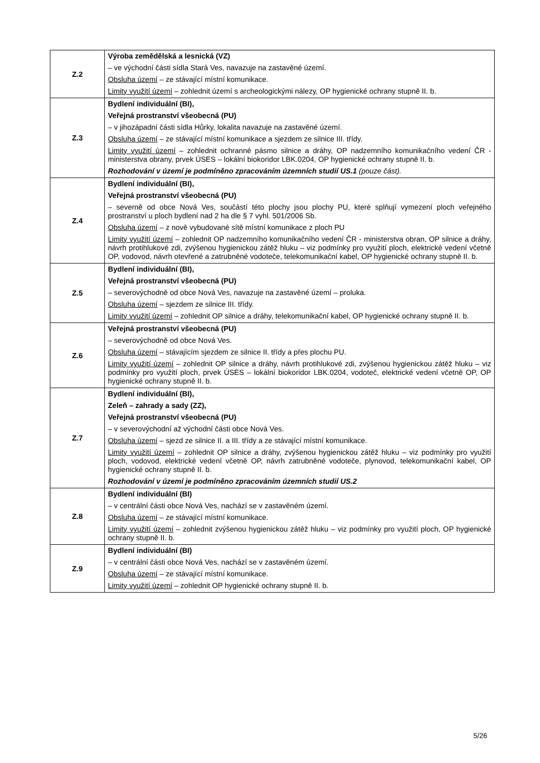| Z.2 | Výroba zemědělská a lesnická (VZ) – ve východní části sídla Stará Ves, navazuje na zastavěné území. Obsluha území – ze stávající místní komunikace. Limity využití území – zohlednit území s archeologickými nálezy, OP hygienické ochrany stupně II. b. |
| Z.3 | Bydlení individuální (BI), Veřejná prostranství všeobecná (PU) – v jihozápadní části sídla Hůrky, lokalita navazuje na zastavěné území. Obsluha území – ze stávající místní komunikace a sjezdem ze silnice III. třídy. Limity využití území – zohlednit ochranné pásmo silnice a dráhy, OP nadzemního komunikačního vedení ČR - ministerstva obrany, prvek ÚSES – lokální biokoridor LBK.0204, OP hygienické ochrany stupně II. b. Rozhodování v území je podmíněno zpracováním územních studií US.1 (pouze část). |
| Z.4 | Bydlení individuální (BI), Veřejná prostranství všeobecná (PU) – severně od obce Nová Ves, součástí této plochy jsou plochy PU, které splňují vymezení ploch veřejného prostranství u ploch bydlení nad 2 ha dle § 7 vyhl. 501/2006 Sb. Obsluha území – z nově vybudované sítě místní komunikace z ploch PU Limity využití území – zohlednit OP nadzemního komunikačního vedení ČR - ministerstva obran, OP silnice a dráhy, návrh protihlukové zdi, zvýšenou hygienickou zátěž hluku – viz podmínky pro využití ploch, elektrické vedení včetně OP, vodovod, návrh otevřené a zatrubněné vodoteče, telekomunikační kabel, OP hygienické ochrany stupně II. b. |
| Z.5 | Bydlení individuální (BI), Veřejná prostranství všeobecná (PU) – severovýchodně od obce Nová Ves, navazuje na zastavěné území – proluka. Obsluha území – sjezdem ze silnice III. třídy. Limity využití území – zohlednit OP silnice a dráhy, telekomunikační kabel, OP hygienické ochrany stupně II. b. |
| Z.6 | Veřejná prostranství všeobecná (PU) – severovýchodně od obce Nová Ves. Obsluha území – stávajícím sjezdem ze silnice II. třídy a přes plochu PU. Limity využití území – zohlednit OP silnice a dráhy, návrh protihlukové zdi, zvýšenou hygienickou zátěž hluku – viz podmínky pro využití ploch, prvek ÚSES – lokální biokoridor LBK.0204, vodoteč, elektrické vedení včetně OP, OP hygienické ochrany stupně II. b. |
| Z.7 | Bydlení individuální (BI), Zeleň – zahrady a sady (ZZ), Veřejná prostranství všeobecná (PU) – v severovýchodní až východní části obce Nová Ves. Obsluha území – sjezd ze silnice II. a III. třídy a ze stávající místní komunikace. Limity využití území – zohlednit OP silnice a dráhy, zvýšenou hygienickou zátěž hluku – viz podmínky pro využití ploch, vodovod, elektrické vedení včetně OP, návrh zatrubněné vodoteče, plynovod, telekomunikační kabel, OP hygienické ochrany stupně II. b. Rozhodování v území je podmíněno zpracováním územních studií US.2 |
| Z.8 | Bydlení individuální (BI) – v centrální části obce Nová Ves, nachází se v zastavěném území. Obsluha území – ze stávající místní komunikace. Limity využití území – zohlednit zvýšenou hygienickou zátěž hluku – viz podmínky pro využití ploch, OP hygienické ochrany stupně II. b. |
| Z.9 | Bydlení individuální (BI) – v centrální části obce Nová Ves, nachází se v zastavěném území. Obsluha území – ze stávající místní komunikace. Limity využití území – zohlednit OP hygienické ochrany stupně II. b. |
5/26